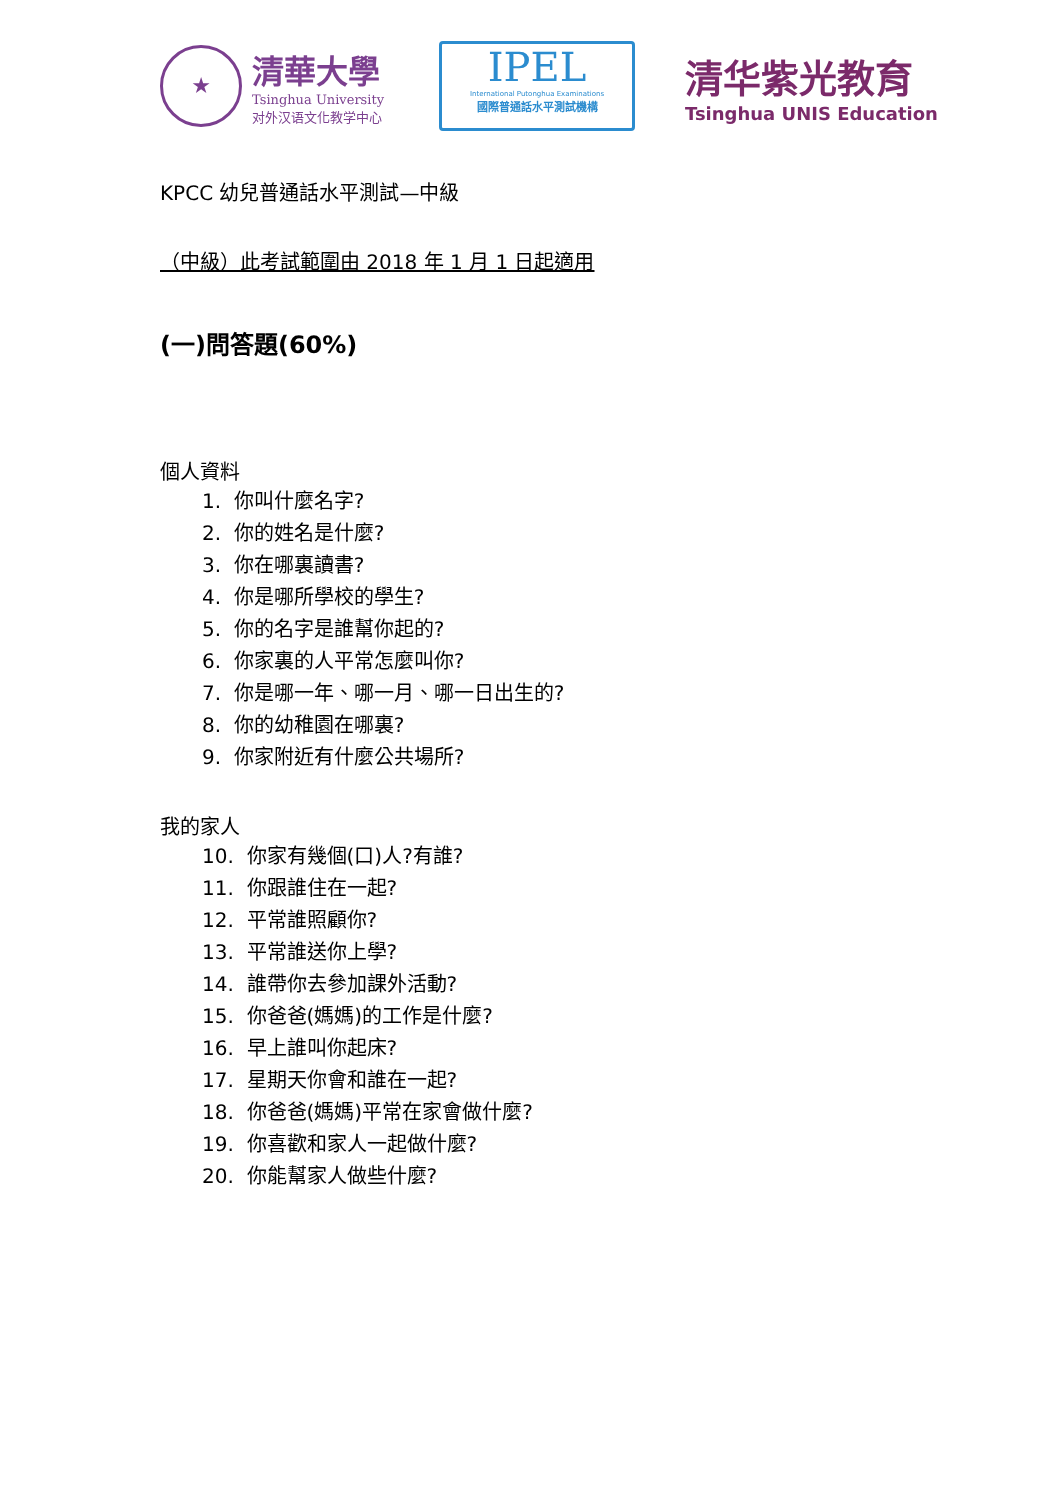★
清華大學
Tsinghua University
对外汉语文化教学中心
IPEL
International Putonghua Examinations
國際普通話水平測試機構
清华紫光教育
Tsinghua UNIS Education
KPCC 幼兒普通話水平測試—中級
（中級）此考試範圍由 2018 年 1 月 1 日起適用
(一)問答題(60%)
個人資料
1. 你叫什麼名字?
2. 你的姓名是什麼?
3. 你在哪裏讀書?
4. 你是哪所學校的學生?
5. 你的名字是誰幫你起的?
6. 你家裏的人平常怎麼叫你?
7. 你是哪一年、哪一月、哪一日出生的?
8. 你的幼稚園在哪裏?
9. 你家附近有什麼公共場所?
我的家人
10. 你家有幾個(口)人?有誰?
11. 你跟誰住在一起?
12. 平常誰照顧你?
13. 平常誰送你上學?
14. 誰帶你去參加課外活動?
15. 你爸爸(媽媽)的工作是什麼?
16. 早上誰叫你起床?
17. 星期天你會和誰在一起?
18. 你爸爸(媽媽)平常在家會做什麼?
19. 你喜歡和家人一起做什麼?
20. 你能幫家人做些什麼?